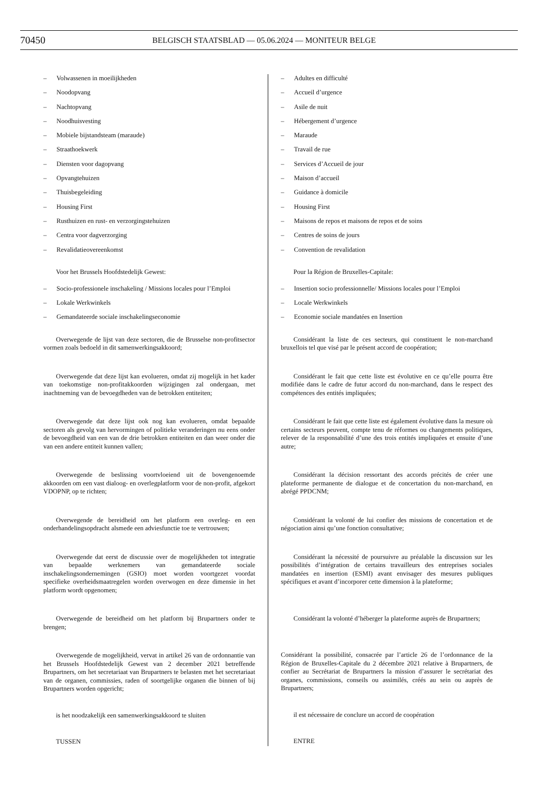70450
BELGISCH STAATSBLAD — 05.06.2024 — MONITEUR BELGE
– Volwassenen in moeilijkheden
– Noodopvang
– Nachtopvang
– Noodhuisvesting
– Mobiele bijstandsteam (maraude)
– Straathoekwerk
– Diensten voor dagopvang
– Opvangtehuizen
– Thuisbegeleiding
– Housing First
– Rusthuizen en rust- en verzorgingstehuizen
– Centra voor dagverzorging
– Revalidatieovereenkomst
Voor het Brussels Hoofdstedelijk Gewest:
– Socio-professionele inschakeling / Missions locales pour l’Emploi
– Lokale Werkwinkels
– Gemandateerde sociale inschakelingseconomie
Overwegende de lijst van deze sectoren, die de Brusselse non-profitsector vormen zoals bedoeld in dit samenwerkingsakkoord;
Overwegende dat deze lijst kan evolueren, omdat zij mogelijk in het kader van toekomstige non-profitakkoorden wijzigingen zal ondergaan, met inachtneming van de bevoegdheden van de betrokken entiteiten;
Overwegende dat deze lijst ook nog kan evolueren, omdat bepaalde sectoren als gevolg van hervormingen of politieke veranderingen nu eens onder de bevoegdheid van een van de drie betrokken entiteiten en dan weer onder die van een andere entiteit kunnen vallen;
Overwegende de beslissing voortvloeiend uit de bovengenoemde akkoorden om een vast dialoog- en overlegplatform voor de non-profit, afgekort VDOPNP, op te richten;
Overwegende de bereidheid om het platform een overleg- en een onderhandelingsopdracht alsmede een adviesfunctie toe te vertrouwen;
Overwegende dat eerst de discussie over de mogelijkheden tot integratie van bepaalde werknemers van gemandateerde sociale inschakelingsondernemingen (GSIO) moet worden voortgezet voordat specifieke overheidsmaatregelen worden overwogen en deze dimensie in het platform wordt opgenomen;
Overwegende de bereidheid om het platform bij Brupartners onder te brengen;
Overwegende de mogelijkheid, vervat in artikel 26 van de ordonnantie van het Brussels Hoofdstedelijk Gewest van 2 december 2021 betreffende Brupartners, om het secretariaat van Brupartners te belasten met het secretariaat van de organen, commissies, raden of soortgelijke organen die binnen of bij Brupartners worden opgericht;
is het noodzakelijk een samenwerkingsakkoord te sluiten
TUSSEN
– Adultes en difficulté
– Accueil d’urgence
– Asile de nuit
– Hébergement d’urgence
– Maraude
– Travail de rue
– Services d’Accueil de jour
– Maison d’accueil
– Guidance à domicile
– Housing First
– Maisons de repos et maisons de repos et de soins
– Centres de soins de jours
– Convention de revalidation
Pour la Région de Bruxelles-Capitale:
– Insertion socio professionnelle/ Missions locales pour l’Emploi
– Locale Werkwinkels
– Economie sociale mandatées en Insertion
Considérant la liste de ces secteurs, qui constituent le non-marchand bruxellois tel que visé par le présent accord de coopération;
Considérant le fait que cette liste est évolutive en ce qu’elle pourra être modifiée dans le cadre de futur accord du non-marchand, dans le respect des compétences des entités impliquées;
Considérant le fait que cette liste est également évolutive dans la mesure où certains secteurs peuvent, compte tenu de réformes ou changements politiques, relever de la responsabilité d’une des trois entités impliquées et ensuite d’une autre;
Considérant la décision ressortant des accords précités de créer une plateforme permanente de dialogue et de concertation du non-marchand, en abrégé PPDCNM;
Considérant la volonté de lui confier des missions de concertation et de négociation ainsi qu’une fonction consultative;
Considérant la nécessité de poursuivre au préalable la discussion sur les possibilités d’intégration de certains travailleurs des entreprises sociales mandatées en insertion (ESMI) avant envisager des mesures publiques spécifiques et avant d’incorporer cette dimension à la plateforme;
Considérant la volonté d’héberger la plateforme auprès de Brupartners;
Considérant la possibilité, consacrée par l’article 26 de l’ordonnance de la Région de Bruxelles-Capitale du 2 décembre 2021 relative à Brupartners, de confier au Secrétariat de Brupartners la mission d’assurer le secrétariat des organes, commissions, conseils ou assimilés, créés au sein ou auprès de Brupartners;
il est nécessaire de conclure un accord de coopération
ENTRE